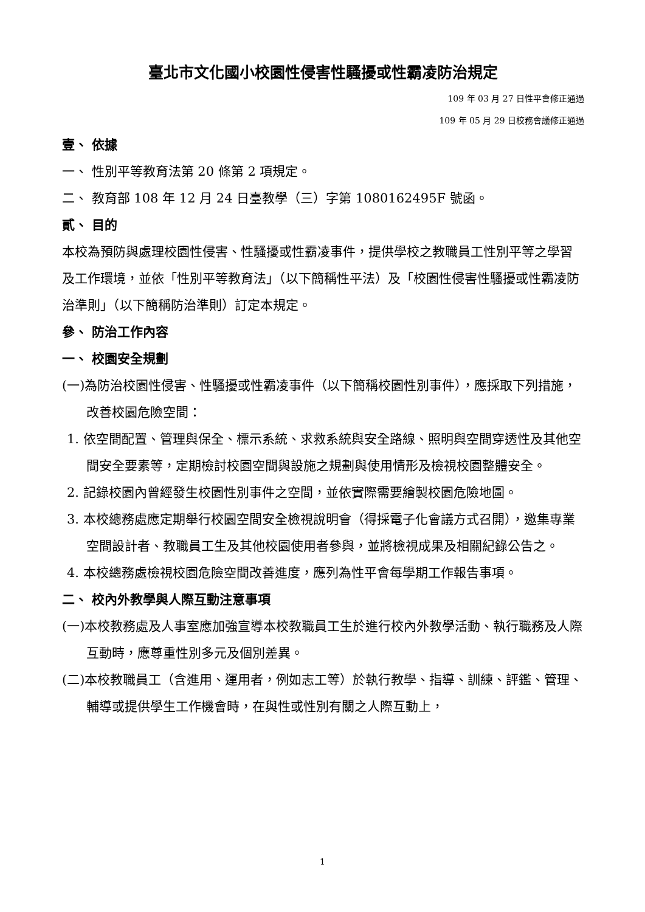臺北市文化國小校園性侵害性騷擾或性霸凌防治規定
109 年 03 月 27 日性平會修正通過
109 年 05 月 29 日校務會議修正通過
壹、 依據
一、 性別平等教育法第 20 條第 2 項規定。
二、 教育部 108 年 12 月 24 日臺教學（三）字第 1080162495F 號函。
貳、 目的
本校為預防與處理校園性侵害、性騷擾或性霸凌事件，提供學校之教職員工性別平等之學習及工作環境，並依「性別平等教育法」（以下簡稱性平法）及「校園性侵害性騷擾或性霸凌防治準則」（以下簡稱防治準則）訂定本規定。
參、 防治工作內容
一、 校園安全規劃
(一)為防治校園性侵害、性騷擾或性霸凌事件（以下簡稱校園性別事件），應採取下列措施，改善校園危險空間：
1. 依空間配置、管理與保全、標示系統、求救系統與安全路線、照明與空間穿透性及其他空間安全要素等，定期檢討校園空間與設施之規劃與使用情形及檢視校園整體安全。
2. 記錄校園內曾經發生校園性別事件之空間，並依實際需要繪製校園危險地圖。
3. 本校總務處應定期舉行校園空間安全檢視說明會（得採電子化會議方式召開），邀集專業空間設計者、教職員工生及其他校園使用者參與，並將檢視成果及相關紀錄公告之。
4. 本校總務處檢視校園危險空間改善進度，應列為性平會每學期工作報告事項。
二、 校內外教學與人際互動注意事項
(一)本校教務處及人事室應加強宣導本校教職員工生於進行校內外教學活動、執行職務及人際互動時，應尊重性別多元及個別差異。
(二)本校教職員工（含進用、運用者，例如志工等）於執行教學、指導、訓練、評鑑、管理、輔導或提供學生工作機會時，在與性或性別有關之人際互動上，
1